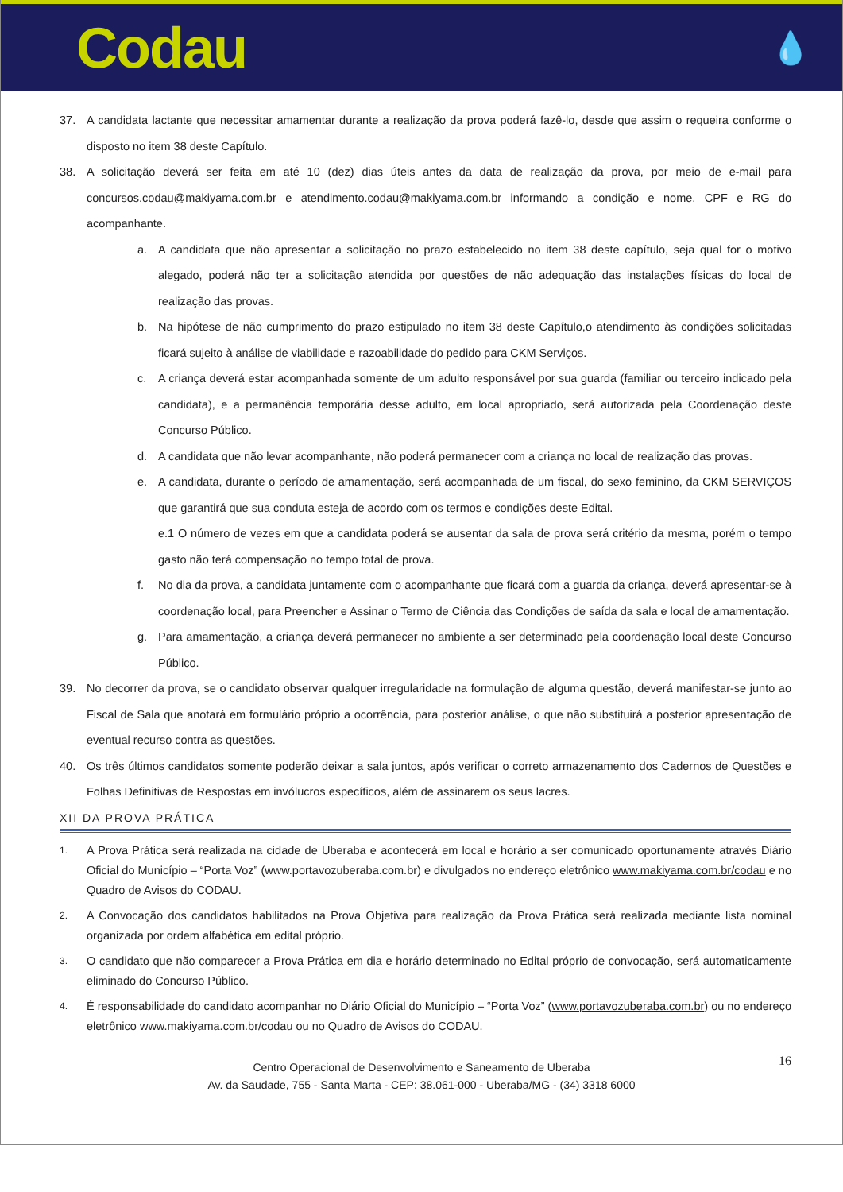Codau
💧
37. A candidata lactante que necessitar amamentar durante a realização da prova poderá fazê-lo, desde que assim o requeira conforme o disposto no item 38 deste Capítulo.
38. A solicitação deverá ser feita em até 10 (dez) dias úteis antes da data de realização da prova, por meio de e-mail para concursos.codau@makiyama.com.br e atendimento.codau@makiyama.com.br informando a condição e nome, CPF e RG do acompanhante.
a. A candidata que não apresentar a solicitação no prazo estabelecido no item 38 deste capítulo, seja qual for o motivo alegado, poderá não ter a solicitação atendida por questões de não adequação das instalações físicas do local de realização das provas.
b. Na hipótese de não cumprimento do prazo estipulado no item 38 deste Capítulo,o atendimento às condições solicitadas ficará sujeito à análise de viabilidade e razoabilidade do pedido para CKM Serviços.
c. A criança deverá estar acompanhada somente de um adulto responsável por sua guarda (familiar ou terceiro indicado pela candidata), e a permanência temporária desse adulto, em local apropriado, será autorizada pela Coordenação deste Concurso Público.
d. A candidata que não levar acompanhante, não poderá permanecer com a criança no local de realização das provas.
e. A candidata, durante o período de amamentação, será acompanhada de um fiscal, do sexo feminino, da CKM SERVIÇOS que garantirá que sua conduta esteja de acordo com os termos e condições deste Edital.
e.1 O número de vezes em que a candidata poderá se ausentar da sala de prova será critério da mesma, porém o tempo gasto não terá compensação no tempo total de prova.
f. No dia da prova, a candidata juntamente com o acompanhante que ficará com a guarda da criança, deverá apresentar-se à coordenação local, para Preencher e Assinar o Termo de Ciência das Condições de saída da sala e local de amamentação.
g. Para amamentação, a criança deverá permanecer no ambiente a ser determinado pela coordenação local deste Concurso Público.
39. No decorrer da prova, se o candidato observar qualquer irregularidade na formulação de alguma questão, deverá manifestar-se junto ao Fiscal de Sala que anotará em formulário próprio a ocorrência, para posterior análise, o que não substituirá a posterior apresentação de eventual recurso contra as questões.
40. Os três últimos candidatos somente poderão deixar a sala juntos, após verificar o correto armazenamento dos Cadernos de Questões e Folhas Definitivas de Respostas em invólucros específicos, além de assinarem os seus lacres.
XII DA PROVA PRÁTICA
1. A Prova Prática será realizada na cidade de Uberaba e acontecerá em local e horário a ser comunicado oportunamente através Diário Oficial do Município – “Porta Voz” (www.portavozuberaba.com.br) e divulgados no endereço eletrônico www.makiyama.com.br/codau e no Quadro de Avisos do CODAU.
2. A Convocação dos candidatos habilitados na Prova Objetiva para realização da Prova Prática será realizada mediante lista nominal organizada por ordem alfabética em edital próprio.
3. O candidato que não comparecer a Prova Prática em dia e horário determinado no Edital próprio de convocação, será automaticamente eliminado do Concurso Público.
4. É responsabilidade do candidato acompanhar no Diário Oficial do Município – “Porta Voz” (www.portavozuberaba.com.br) ou no endereço eletrônico www.makiyama.com.br/codau ou no Quadro de Avisos do CODAU.
16 Centro Operacional de Desenvolvimento e Saneamento de Uberaba
Av. da Saudade, 755 - Santa Marta - CEP: 38.061-000 - Uberaba/MG - (34) 3318 6000